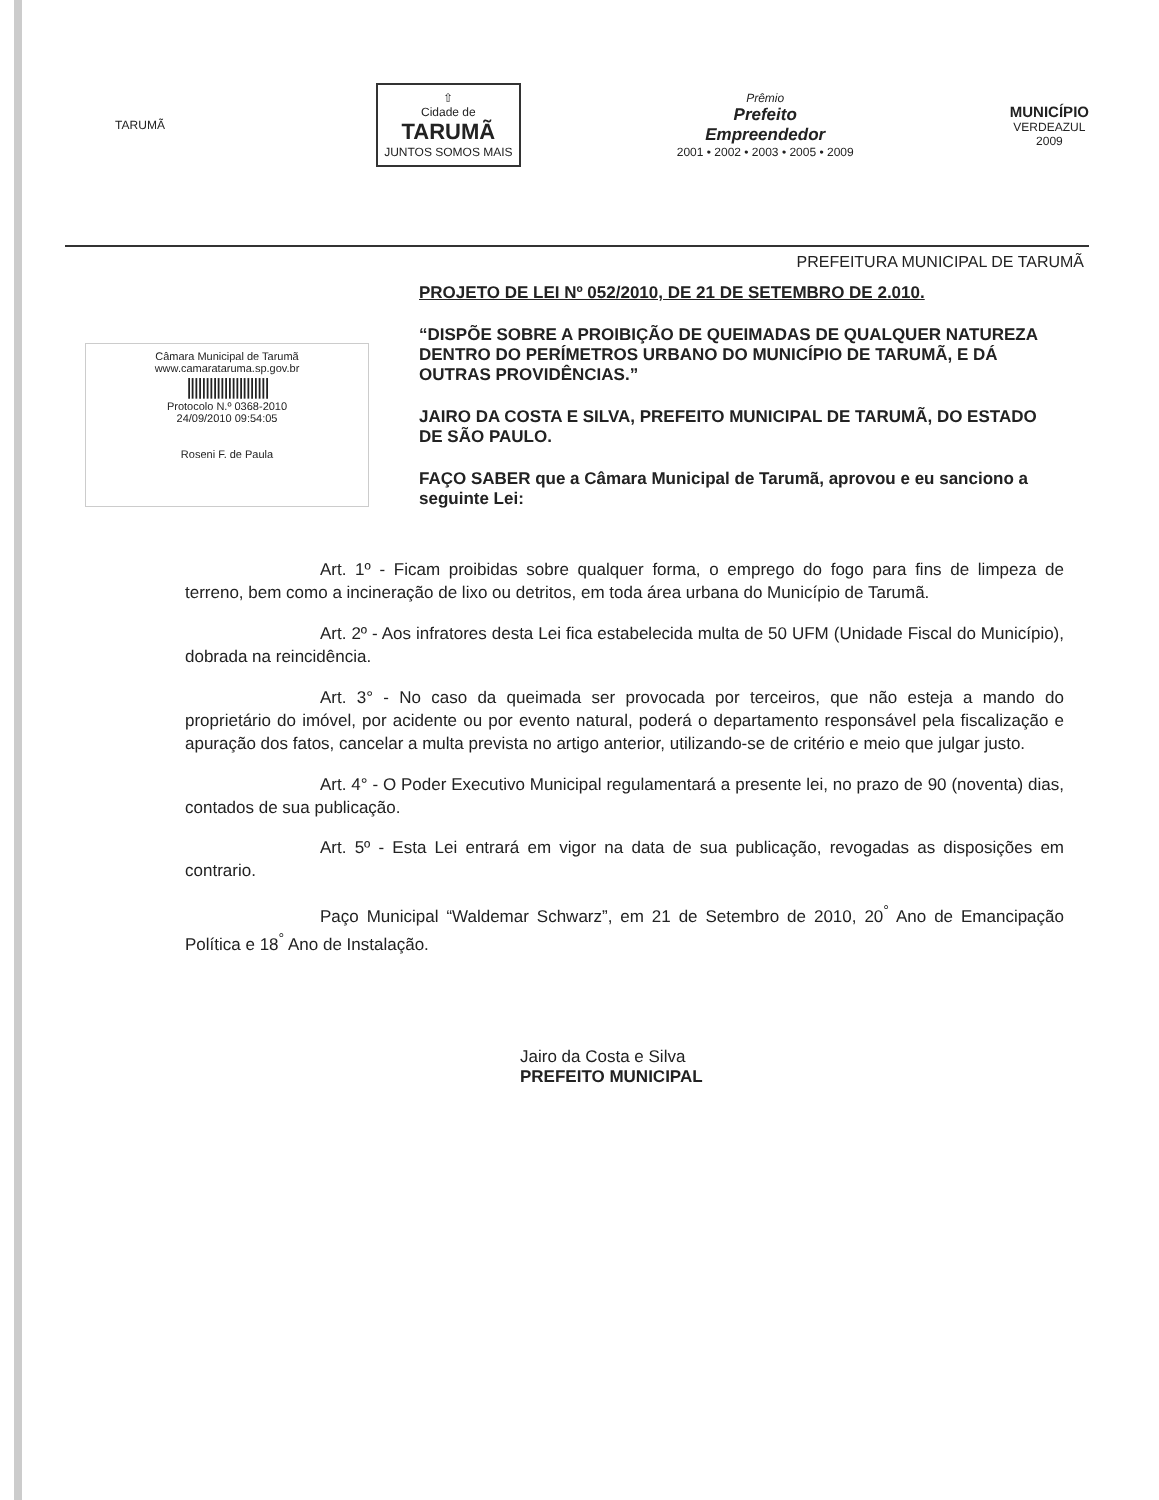TARUMÃ
⇧
Cidade de
TARUMÃ
JUNTOS SOMOS MAIS
Prêmio
Prefeito
Empreendedor
2001 • 2002 • 2003 • 2005 • 2009
MUNICÍPIO
VERDEAZUL
2009
PREFEITURA MUNICIPAL DE TARUMÃ
Câmara Municipal de Tarumã
www.camarataruma.sp.gov.br
||||||||||||||||||||||
Protocolo N.º 0368-2010
24/09/2010 09:54:05
Roseni F. de Paula
PROJETO DE LEI Nº 052/2010, DE 21 DE SETEMBRO DE 2.010.
“DISPÕE SOBRE A PROIBIÇÃO DE QUEIMADAS DE QUALQUER NATUREZA DENTRO DO PERÍMETROS URBANO DO MUNICÍPIO DE TARUMÃ, E DÁ OUTRAS PROVIDÊNCIAS.”
JAIRO DA COSTA E SILVA, PREFEITO MUNICIPAL DE TARUMÃ, DO ESTADO DE SÃO PAULO.
FAÇO SABER que a Câmara Municipal de Tarumã, aprovou e eu sanciono a seguinte Lei:
Art. 1º - Ficam proibidas sobre qualquer forma, o emprego do fogo para fins de limpeza de terreno, bem como a incineração de lixo ou detritos, em toda área urbana do Município de Tarumã.
Art. 2º - Aos infratores desta Lei fica estabelecida multa de 50 UFM (Unidade Fiscal do Município), dobrada na reincidência.
Art. 3° - No caso da queimada ser provocada por terceiros, que não esteja a mando do proprietário do imóvel, por acidente ou por evento natural, poderá o departamento responsável pela fiscalização e apuração dos fatos, cancelar a multa prevista no artigo anterior, utilizando-se de critério e meio que julgar justo.
Art. 4° - O Poder Executivo Municipal regulamentará a presente lei, no prazo de 90 (noventa) dias, contados de sua publicação.
Art. 5º - Esta Lei entrará em vigor na data de sua publicação, revogadas as disposições em contrario.
Paço Municipal “Waldemar Schwarz”, em 21 de Setembro de 2010, 20<sup>°</sup> Ano de Emancipação Política e 18<sup>°</sup> Ano de Instalação.
Jairo da Costa e Silva
PREFEITO MUNICIPAL